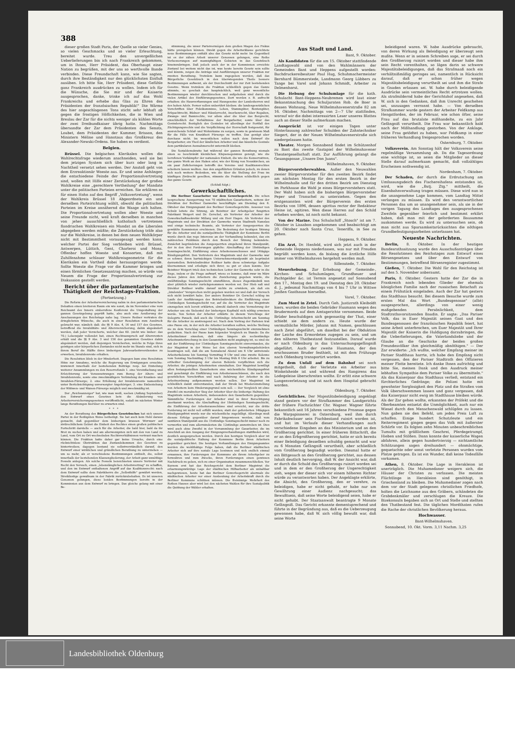388
dieser großen Stadt Paris, der Quelle so vieler Genies, so vielen Geschmacks und so vieler Erleuchtung, bereitet wurde. Treu den unvergeßlichen Ueberlieferungen bin ich nach Frankreich gekommen, um in Ihnen, Herr Präsident, das Oberhaupt einer Nation zu begrüßen, mit der uns so werthvolle Bande verbinden. Diese Freundschaft kann, wie Sie sagten, durch ihre Beständigkeit nur den glücklichsten Einfluß ausüben. Ich bitte Sie, Herr Präsident, diese Gefühle ganz Frankreich ausdrücken zu wollen. Indem ich für die Wünsche, die Sie mir und der Kaiserin ausgesprochen, danke, trinke ich auf das Wohl Frankreichs und erhebe das Glas zu Ehren des Präsidenten der französischen Republik!" Die Wärme des hier angeschlagenen Tons sticht sehr lebhaft ab gegen die frostigen Höflichkeiten, die in Wien und Breslau der Zar für die nichts weniger als kühlen Worte der zwei Dreibundkaiser übrig hatte. Nachmittags übersandte der Zar dem Präsidenten des Senats, Loubet, dem Präsidenten der Kammer, Brisson, den Ministern Méline und Hanotaux das Großkreuz des Alexander-Newski-Ordens. Sie haben es verdient.
Belgien.
Brüssel. Die belgischen Klerikalen wollen die Wahlrechtsfrage wiederum anschneiden, weil sie bei dem jetzigen System sich über kurz oder lang in Nachtheil versetzt sehen werden. Der Anstoß geht von dem Erzreaktionär Woeste aus. Er und seine Anhänger, die entschiedene Feinde der Proportionalvertretung sind, wollen mit Hilfe einer Zerstückelung der großen Wahlkreise eine „gerechtere Vertheilung" der Mandate unter die politischen Parteien erreichen. Sie erklären es für einen Hohn auf den Begriff „Volksvertretung", wenn der Wahlkreis Brüssel 18 Abgeordnete ein und derselben Parteirichtung wählt, obwohl die politischen Parteien im Kreise annähernd die Waage sich halten. Die Proportionalvertretung wollen aber Woeste und seine Freunde nicht, weil kraft derselben in manchen von jeher ausschließlich katholisch vertretenen flandrischen Wahlkreisen ein Mandat an die Liberalen abgegeben werden müßte; die Zerstückelung träfe also nur die Wahlkreise, in denen bei dem neuen Wahlkörper nicht mit Bestimmtheit vorausgesagt werden kann, welcher Partei der Sieg verbleiben wird: Brüssel, Antwerpen, Lüttich, Gent, Charleroi und Mons. Offenbar hoffen Woeste und Konsorten, daß mit Zuhilfenahme schlauer Wahlkreisgeometrie für die Klerikalen ein Vortheil dabei herausspringen werde. Sollte Woeste die Frage vor die Kammer bringen und einen förmlichen Gesetzesantrag machen, so würde von Neuem die Frage der Proportionalvertretung zur Diskussion gestellt werden.
Bericht über die parlamentarische Thätigkeit der Reichstags-Fraktion.
(Fortsetzung.)
Die Reform der Arbeiterversicherung nahm in den parlamentarischen Debatten einen breiteren Raum ein wie sonst, da im November eine vom Reichsamt des Innern einberufene Konferenz die Umgestaltung der ganzen Gesetzgebung geprüft hatte, also auch eine Aeußerung der Anschauungen des Reichstags nahe lag. Unsere Redner vertraten die dringlichsten Wünsche, die auch in einer Resolution zum Ausdruck gebracht war, nämlich daß: die §§ 9 Abs. 4, 16 und 157 des Gesetzes, betreffend die Invaliditäts- und Altersversicherung, dahin abgeändert werden, daß jeder Versicherte, welcher das 60. (nicht wie bisher: das 70.) Lebensjahr vollendet hat, einen Rechtsanspruch auf Altersrenten erhält und die §§ 9 Abs. 3 und 156 des genannten Gesetzes dahin abgeändert werden, daß diejenigen Versicherten, welche in Folge ihres geistigen oder körperlichen Zustandes nicht mehr im Stande sind, sich in ihrem Beruf die Hälfte ihres bisherigen Jahresarbeitsverdienstes zu erwerben, Invalidenrente erhalten.
Die Resolution blieb in der Minderheit. Dagegen kam eine Resolution Hitze zur Annahme, welche die Regierung um Erwägungen ersuchte: inwieweit innerhalb der bestehenden Beiträge resp. bei Einteilung weiterer Ansammlungen zu den Reservefonds 1. eine Vereinfachung und Erleichterung der Voraussetzungen zum Bezug der Alters- und Invalidenrente, sowie eine zweckmäßigere Verbindung der Kranken- und Invaliden-Fürsorge; 2. eine Erhöhung der Invalidenrente namentlich unter Berücksichtigung unversorgter Angehöriger; 3. eine Einbeziehung der Wittwen- und Waisen-Fürsorge möglich und zweckmäßig ist.
Der „Reichsanzeiger" hat, wie man weiß, soeben (Anfang September) den Entwurf eines Gesetzes betr. die Abänderung von Arbeiterversicherungsgesetzen veröffentlicht, sodaß im nächsten Winter lange Berathungen hierüber zu erwarten sind.
* * *
An der Berathung des Bürgerlichen Gesetzbuches hat sich unsere Partei in der fleißigsten Weise betheiligt. Sie hat auch kein Hehl daraus gemacht, daß gegenüber dem bisherigen krausen Wirrwarr auf zivilrechtlichem Gebiet die Einheit des Rechtes einen großen politischen Fortschritt darstelle — auch für die Arbeiter, die bald hier, bald da ihr Brot zu suchen haben und am allerwenigsten sich mit den von Land zu Land, vom Ort zu Ort wechselnden Rechtsverhältnissen vertraut machen können. Die Fraktion hatte daher gar keine Ursache, durch eine rücksichtslose Obstruktion das Zustandekommen des Gesetzes zu hintertreiben; dagegen bestand sie selbstverständlich darauf, den Entwurf einer wirklichen und gründlichen Berathung zu unterziehen — um so mehr, als er verschiedene Bestimmungen enthielt, die, selbst innerhalb der bestehenden Klassengliederung, der Arbeit ganz unnöthige Fesseln anlegen. Als solche Fesseln bezeichneten unsere Vertreter mit Recht den Versuch, einen „lebenslänglichen Arbeitsvertrag" zu schaffen, und den im Entwurf enthaltenen Angriff auf das Koalitionsrecht: nach dem Entwurf sollte dem Fabrikherrn die „Selbsthilfe" gewährt werden, Streiklustige gewaltsam in der Fabrik zurückzubehalten. Es ist unseren Genossen gelungen, diese beiden Bestimmungen bereits in der Kommission aus dem Entwurf zu bringen. Das gleiche gelang mit einer Be-
stimmung, die unser Parteivermögen dem großen Magen des Fiskus hätte preisgeben können. Direkt gegen die Arbeiterklasse gerichtete neue Bestimmungen enthält also das Gesetz nicht mehr. Im Gegentheil ist es der zähen Arbeit unserer Genossen gelungen, eine Reihe Verbesserungen auf mannigfaltigen Gebieten in das Gesetzbuch hineinzubringen. Daß jedoch auch der in der Kommission erreichte Zustand bei weitem nicht das ist, was heute bereits Gesetz sein sollte und könnte, zeigen die Anträge und Ausführungen unserer Fraktion zur zweiten Berathung. Trotzdem kann zugegeben werden, daß das Bürgerliche Gesetzbuch in den überwiegenden Theile bessere Bestimmungen aufweist, als der Durchschnitt der zur Zeit bestehenden Gesetze. Wenn trotzdem die Fraktion schließlich gegen das Ganze stimmte, so geschah das hauptsächlich, weil ganz wesentliche Bestimmungen wieder durchbrochen und aufgehoben sind durch die vielen Artikel des Einführungsgesetzes. Dort werden z. B. aufrecht erhalten: die Hausverfassungen und Hausgesetze der Landesherren und des hohen Adels. Ferner sollen unberührt bleiben: die landesgesetzlichen Vorschriften über Fideikommisse, Lehen, Stammgüter, Rentengüter, Erbpachtrecht, Büdner- und Häuslerrecht, Anerbenrecht, über Regalien, Zwangs- und Bannrechte, vor allem aber die über das Bergrecht, einschließlich der Verhältnisse der Bergarbeiter, sowie über das Gesinderecht. Bezüglich des Gesindes ist allerdings der Fortfall des Züchtigungsrechts und die Verpflichtung der Herrschaft festgesetzt, für ausreichende Schlaf- und Wohnräume zu sorgen, sowie in gewissem Maß für die Fälle von Krankheit Fürsorge zu treffen. Das genügt aber durchaus nicht. Im wesentlichen sollen nach dem Entwurf die Bergarbeiter, ein Theil der ländlichen Arbeiter und das häusliche Gesinde dem partikularen Ausnahmerecht unterstellt bleiben.
Die Sozialdemokratie hat während der ganzen Berathung niemals einen so beschränkt kleinlichen Kliquenegoismus gezeigt, wie die berufenen Vorkämpfer der nationalen Einheit, die wie die Konservativen, das ganze Werk an den Haken oder, wie der König von Neunkirchen, an ein paar Zuficherungen betreffs des Vereins- und Koalitionsrechtes scheitern lassen wollten. Aus den angeführten Gründen jedoch, zu denen sich noch weitere Bedenken, wie die über die Stellung der Frau im künftigen Zivilrecht gesellten, stimmte die Fraktion schließlich gegen das ganze Gesetz.
(Schluß folgt.)
Gewerkschaftliches.
Die Berliner Gasarbeiter vor dem Gewerbegericht. Die schon besprochene Aussperrung von 70 städtischen Gasarbeitern, seitens der Direktion der Berliner Gaswerke beschäftigte am Dienstag den 6. Oktober das Einigungsamt des Berliner Gewerbegerichts. Assessor von Schulz leitete die Sitzung, als Beisitzer der Arbeitgeber fungirten Fabrikant Weigert und Dr. Gerschel, als Vertreter der Arbeiter der Gewerkschaftssekretär Millarg und ein Herr Hagen. Als Vertreter des Magistrats und der Direktion der Gaswerke waren Stadtrath Namslau und einige technische Beamte, als Vertreter der Ausgesperrten die gewählte Kommission erschienen. Die Bedeutung der heutigen Sitzung für die Arbeiter und die sozialpolitische Thätigkeit der Kommune Berlin wurde durch das rege Interesse an der Verhandlung bekundet, das ein zahlreiches Publikum durch den Besuch der Sitzung bekundete. Zunächst begründeten die Ausgesperrten eingehend ihren Standpunkt, der in den drei Forderungen gipfelte: Abschaffung der 18stündigen Sonntagsschicht, Einführung eines Arbeiterausschusses und 14tägige Kündigungsfrist. Den Vertretern des Magistrats und der Gaswerke war es schwer, ihren hartnäckigen Unternehmerstandpunkt als begründet darzustellen. Betriebsdirektor Reißner hatte diese schwierige Aufgabe übernommen und erledigte sich ihrer, so gut er eben konnte. Der Beisitzer Weigert trieb den technischen Leiter der Gaswerke sehr in die Enge, indem er die Frage aufwarf, wieso es komme, daß zwar im März dieses Jahres den Arbeitern die Zusicherung gegeben wurde, die zwölfstündige Sonntagsschicht einzuführen, dieses Zugeständniß nun aber plötzlich wieder zurückgenommen worden sei. Der Hieb saß und Direktor Reißner wußte darauf nichts zu erwidern, als daß ein „bindendes" Versprechen nicht gegeben worden sei und daß der Versuch sich nicht bewährt habe. Der andere Beisitzer Dr. Gerschel schlug im Laufe der Ausführungen des Betriebsdirektors die Einführung einer 15stündigen Sonntagsschicht vor, auf die die Vertreter des Magistrats einzugehen sich bereit erklärten, obwohl dadurch eine Vermehrung der Arbeiter um ein Siebentel der bisherigen Kopfzahl sich nöthig erweisen werde. Von Seiten der Arbeiter erklärte zu diesem Vorschlage der Delegirte Panack, daß auch die 15stündige Arbeitsschicht am Sonntag für die Arbeiter zu anstrengend sei. Nach dem Vortrag der Parteien trat eine Pause ein, in der sich die Arbeiter berathen sollten, welche Stellung sie zu dem Vorschlag einer 15stündigen Sonntagsschicht einzunehmen gedächten. Nach der Pause kam folgender Vergleich zu Stande: Da die Arbeitnehmer einsehen, daß eine längere als sechsstündige Arbeitsunterbrechung in den Gasanstalten nicht angängig ist, so sind sie mit der Einführung der 15stündigen Sonntagsschicht einverstanden, die der Magistrat in der Weise bei den oberen Verwaltungsbehörden beantragen soll, daß die am Sonnabend Abend um 6 Uhr antretende Arbeiterkolonne bis Sonntag Vormittag 9 Uhr und eine zweite Kolonne vom Sonntag Nachmittag 3 Uhr bis Montag früh 6 Uhr arbeitet. Bis zu ertheilter Genehmigung der oberen Behörde verpflichten sich die Arbeiter, die jetzigen Arbeitszeiten einzuhalten. Der Magistrat bewilligt allen festangestellten Gasarbeitern eine wöchentliche Kündigungsfrist und genehmigt die Einführung von Arbeiterausschüssen, die nach den gesetzlichen Vorschriften und nach Anhörung der Arbeiter in die Arbeitsordnung aufgenommen werden sollen. Der Magistrat ist schließlich damit einverstanden, daß der Streik bei Wiedereinstellung von Arbeitern kein Hinderungsgrund sein soll. — Der Vergleich ist ohne Zweifel ein moralischer Sieg der Arbeiter über die bisherige Haltung des Magistrats seinen Arbeitern, insbesondere den Gasarbeitern gegenüber. Sämmtliche Forderungen der Arbeiter sind in ihrer Berechtigung anerkannt worden; die Abschaffung der 18stündigen Sonntagsschicht, die Einführung der Arbeiterausschüsse sind erreicht, nur die dritte Forderung ist nicht voll erfüllt worden; statt der geforderten 14tägigen Kündigungsfrist wurde nur die wöchentliche zugebilligt. Allerdings muß diesem Erfolge gegenüber darauf hingewiesen werden, daß vom sanitären Standpunkt aus die 15stündige Sonntagsschicht immer noch zu verwerfen und zum allermindesten die 12stündige anzustreben ist. Dies wird auch ohne Zweifel in der Versammlung der Gasarbeiter, die im Anschluß an den Ausgang der Einigungsverhandlungen stattfinden wird, deutlich ausgesprochen werden. Durch den heutigen Vergleich aber ist die sozialpolitische Haltung der Kommune Berlin ihren Arbeitern gegenüber gerichtet. Die heutigen Verhandlungen des Einigungsamtes werden die wohlthätige Folge haben, daß die Berliner städtischen Arbeiter sich auf ihre soziale Lage besinnen und sich endlich einmal ermannen, ihre Forderungen der Kommune als ihrem Arbeitgeber zu formuliren und zum Zwecke, ihren Forderungen einen gewissen Nachdruck zu geben, sich zu einer Organisation zusammenschließen. Vor Kurzem erst hat das Reichsgericht dem Berliner Magistrat die erbarmungswürdige Lage der städtischen Hilfsarbeiter als unhaltbar nachgewiesen, heute hat das Berliner Gewerbegericht abermals die städtischen Arbeiter vor einer Ausbeutung der Arbeitskraft durch die Berliner Kommune schützen müssen. Die freisinnige Mehrheit des Rothen Hauses aber wird bei den nächsten Wahlen für ihre Sozialpolitik die Quittung der Wähler erhalten.
Aus Stadt und Land.
Bant, 9. Oktober.
Als Kandidaten für die am 15. Oktober stattfindende Landtagswahl sind von den Wahlmännern der Gemeinden Bant und Heppens aufgestellt worden: Buchdruckereibesitzer Paul Hug, Schuhmachermeister Bernhard Bümmerstede, Landmann Georg Lübbers zu Tange bei Varel und Johann Schmidt, Arbeiter zu Delmenhorst.
Die Hebung der Schulumlage für die kath. Schulacht Bant-Heppens-Neubremen wird laut einer Bekanntmachung des Schuljuraten Rob. de Boer in dessen Wohnung, Neue Wilhelmshavenerstraße 82 am 16. Oktober, Nachmittags von 2—7 Uhr stattfinden, worauf wir die dabei interessirten Leser unseres Blattes auch an dieser Stelle aufmerksam machen.
Ausgerückt ist vor einigen Tagen unter Hinterlassung zahlreicher Schulden der Zahntechniker Siegert, der in der Neuen Wilhelmshavenerstraße sich niedergelassen hatte.
Theater. Morgen Sonnabend findet im Schützenhof zu Bant das zweite Gastspiel der Wilhelmshavener Theatergesellschaft statt. Zur Aufführung gelangt die Gesangsposse „Unsere Don Juans".
Wilhelmshaven, 9. Oktober.
Bürgervorsteherwahlen. Außer den Neuwahlen zweier Bürgervorsteher für den zweiten Bezirk findet am nächsten Montag für den ersten Bezirk in der Wilhelmshalle und für den dritten Bezirk am Dienstag im Parkhause die Wahl je eines Bürgervorstehers statt. Der Wahl haben sich die bisherigen Bürgervorsteher Peper und Transchel zu unterziehen. Gegen den erstgenannten wird der Bürgerverein des ersten Bezirks von 1896, dessen spiritus rector der Redakteur Heine ist, agitiren. Wen diese Herren auf den Schild erheben werden, ist noch nicht bekannt.
Von der Marine. Das Schulschiff „Stosch" ist am 7. Oktober in Lissabon angekommen und beabsichtigt am 20. Oktober nach Santa Cruz, Teneriffa, in See zu gehen.
Heppens, 9. Oktober.
Ein Arzt, Dr. Henfeld, wird sich jetzt auch in der Gemeinde Heppens niederlassen, was nur mit Freuden begrüßt werden kann, da bislang die ärztliche Hilfe immer von Wilhelmshaven hergeholt werden muß.
Sillenstede, 7. Oktober.
Steuerhebung. Zur Erhebung der Gemeinde-, Kirchen- und Schulumlagen, Grundheuer und Pachtgelder &c. ist Termin angesetzt auf Sonnabend den 17., Montag den 19. und Dienstag den 20. Oktober d. J., jedesmal Nachmittags von 4 bis 7 Uhr in Wittwe Janßen Gasthause hierselbst.
Varel, 7. Oktober.
Zum Mord in Zetel. Durch Geh. Justizrath Kleiboldt hiers. wurden die beiden Gebrüder Husmann wegen des Brudermords auf dem Amtsgerichte vernommen. Beide Brüder beschuldigen sich gegenseitig der That, einer schiebt sie dem andern zu. Heute wurde der vermuthliche Mörder, Johann mit Namen, geschlossen nach Zetel abgeführt, um daselbst bei der Obduktion der Leiche des Ermordeten zugegen zu sein, und um den näheren Thatbestand festzustellen. Darauf wurde er nach Oldenburg in das Untersuchungsgefängniß abgeführt. Auch der zweite Husmann, der den erschossenen Bruder festhielt, ist mit dem Frühzuge nach Oldenburg transportirt worden.
Zu dem Unfall auf dem Bahnhof sei noch mitgetheilt, daß der Verletzte ein Arbeiter aus Winkelsheide ist und während des Rangirens das Lodegeleise überschreiten wollte. Er erlitt eine schwere Lungenverletzung und ist nach dem Hospital gebracht worden.
Oldenburg, 7. Oktober.
Gerichtliches. Der Majestätsbeleidigung angeklagt stand gestern vor der Strafkammer des Landgerichts der frühere Fischzüchter Chr. Wagner. Wagner führte bekanntlich seit 16 Jahren verschiedene Prozesse gegen die Warpspinnerei in Osternburg, weil ihm durch Fabrikabwässer sein Fischbestand ruinirt worden ist, und hat im Verlaufe dieser Verhandlungen auch verschiedene Eingaben an das Ministerium und an den Großherzog gerichtet. In einer früheren Bittschrift, die er an den Erbgroßherzog gerichtet, hatte er sich bereits einer Beleidigung desselben schuldig gemacht und war zu 6 Monaten Gefängniß verurtheilt, aber schließlich vom Großherzog begnadigt worden. Diesmal hatte er ein Bittgesuch an den Großherzog gerichtet, aus dessen Inhalt deutlich hervorging, daß W. der Ansicht war, daß er durch die Schuld des Großherzogs ruinirt worden sei und in dem er den Großherzog der Ungerechtigkeit zieh, wegen der dieser sich vor einem höheren Richter würde zu verantworten haben. Der Angeklagte erklärte, die Absicht, den Großherzog, den er verehre, zu beleidigen, habe er nicht gehabt, er habe nur um Gewährung einer Audienz nachgesucht; das Bewußtsein, daß seine Worte beleidigend seien, habe er nicht gehabt. Der Staatsanwalt beantragte 9 Monate Gefängniß. Das Gericht erkannte dementsprechend und führte in der Begründung aus, daß es die Ueberzeugung gewonnen habe, daß W. sich völlig bewußt war, daß seine Worte
beleidigend waren. W. habe Ausdrücke gebraucht, von deren Wirkung als Beleidigung er überzeugt sein mußte. Wenn er in seinem Schreiben sage, er sei durch den Großherzog ruinirt worden und dieser habe ihm sein Recht vorenthalten, so lägen darin so schwere Majestätsbeleidigungen, daß das Strafmaaß noch ein verhältnißmäßig geringes sei, namentlich in Rücksicht darauf, daß er schon früher wegen Majestätsbeleidigung verurtheilt sei und ihm die Strafe in Gnaden erlassen sei. W. habe durch beleidigende Ausdrücke sein vermeintliches Recht ertrotzen wollen. Als strafmildernd habe der Gerichtshof angesehen, daß W. sich in den Gedanken, daß ihm Unrecht geschehen sei, sozusagen verrannt habe. — Von derselben Strafkammer wurde gestern der Arbeiter Feldkamp aus Hengstforden, der im Februar, wie schon öfter, seine Frau auf das brutalste mißhandelte, zu ein Jahr Gefängniß verurtheilt. Die Frau war bekanntlich bald nach der Mißhandlung gestorben. Von der Anklage, seine Frau getödtet zu haben, war Feldkamp in einer früheren Verhandlung freigesprochen worden.
Osternburg, 7. Oktober.
Volksverein. Am Sonntag hält der Volksverein seine regelmäßige Versammlung ab. Da die Tagesordnung eine wichtige ist, so seien die Mitglieder an dieser Stelle darauf aufmerksam gemacht, daß vollzähliges Erscheinen nothwendig ist.
Nordenham, 7. Oktober.
Der Schaden, der durch die Erdrutschung am Umfassungsdeich des Fischereihafens entstanden ist, wird, wie die „Butj. Ztg." mittheilt, die Eisenbahnverwaltung tragen müssen. Diese wird nun in die unangenehme Lage kommen, vom Landtag Mittel verlangen zu müssen. Es wird den verantwortlichen Personen das um so unangenehmer sein, als sie in der vorigen Tagung des Landtages den ausgesprochenen Zweifeln gegenüber feierlich und bestimmt erklärt haben, daß man mit der geforderten Bausumme auskommen werde. Es wird zu untersuchen sein, ob man nicht aus Sparsamkeitsrücksichten die nöthigen Grundbefestigungsarbeiten unterlassen hat.
Neueste Nachrichten.
Berlin, 8. Oktober. In der heutigen Bundesrathssitzung wurde den Ausschußanträgen über die Resolutionen des Reichstages zum Entwurf eines Börsengesetzes und über den Entwurf von Bestimmungen, betreffend Börsenregister zugestimmt.
Gießen, 7. Oktober. Die Wahl für den Reichstag ist auf den 5. November anberaumt.
Paris, 8. Oktober. Gestern hatte der Zar die in Frankreich noch lebenden Glieder der ehemals königlichen Familie nach der russischen Botschaft zu einem Frühstück eingeladen. Auch der Zar hat gestern das Stadthaus besucht. Bei diesem Besuche wurde zum ersten Mal das Wort „Bundesgenosse" (allié) ausgesprochen, allerdings von einer wenig maßgebenden Persönlichkeit, dem Stadtrathsvorsitzenden Baudin. Er sagte: „Das Pariser Volk, das in Euer Majestät seinen Gast und den Bundesgenossen der französischen Republik feiert, hat seine Arbeit unterbrochen, um Euer Majestät und Ihrer Majestät der Kaiserin die Huldigung darzubringen, die die Ueberlieferungen, die Vaterlandsliebe und der Glaube an die Geschicke der beiden großen Freundesvölker ihm gleichmäßig abnöthigen." — Der Zar erwiderte: „Ich wußte, welcher Empfang meiner im Pariser Stadthaus harrte, ich habe den Empfang nicht vergessen, den der Pariser Stadtrath den Offizieren meiner Flotte bereitete. Ich danke Ihnen aufrichtig und bitte Sie, meinen Dank und den Ausdruck meiner lebhaften Sympathie dem Pariser Volke zu übermitteln." Als das Kaiserpaar das Stadthaus verließ, entstand ein fürchterliches Gedränge; die Polizei hatte mit gewohnter Sorglosigkeit den Platz und die Straßen vom Volk überschwemmen lassen und ganz vergessen, daß das Kaiserpaar nicht ewig im Stadthause bleiben würde. Als der Zar gehen wollte, erkannten der Präfekt und die Oberbeamten entsetzt die Unmöglichkeit, auch nur ein Wiesel durch den Menschenwald schlüpfen zu lassen. Nun gaben sie den Befehl, um jeden Preis Luft zu schaffen. Einige hundert Schutzleute und ein Reiterregiment gingen gegen das Volk mit äußerster Schärfe vor. Es folgten zehn Minuten unbeschreiblichen Tumults mit gräßlichem Geschrei, Pferdegetrampf, Hieben und Stößen. Dann konnte der kaiserliche Wagen abfahren, allein gegen hundertvierzig — nichtamtliche Schätzungen sagen dreihundert — ohnmächtige, gequetschte oder sonst verletzte Personen wurden vom Platze getragen. Es ist ein Wunder, daß keine Todesfälle vorkamen.
Athen, 8. Oktober. Die Lage in Herakleion ist unerträglich. Die Muhamedaner weigern sich, die Häuser der Christen zu verlassen. Die meisten Flüchtlinge in Herakleion sind genöthigt, in Griechenland zu bleiben. Die Muhamedaner zogen nach dem vor der Stadt gelegenen christlichen Friedhofe, holten die Leichname aus den Gräbern, schändeten die Grabdenkmäler und zerschlugen die Kreuze. Die Bizekonsuln begaben sich an Ort und Stelle und stellten den Thatbestand fest. Die täglichen Mordthaten rufen die Rache der christlichen Bevölkerung heraus.
Hochwasser.
Bant-Wilhelmshaven.
Sonnabend, 10. Okt. Vorm. 3,11 Nachm. 3,25
Landesbibliothek Oldenburg